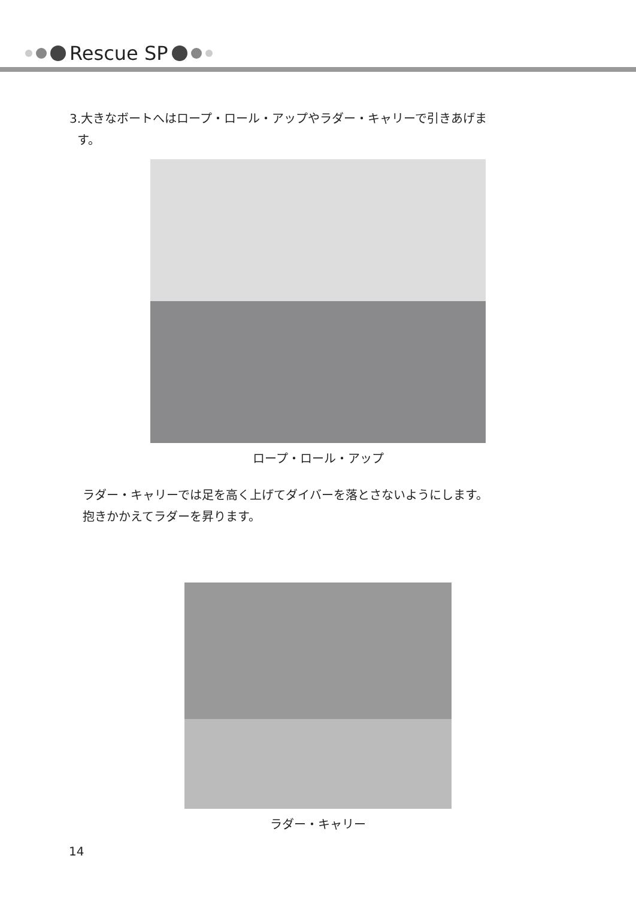Rescue SP
3.大きなボートへはロープ・ロール・アップやラダー・キャリーで引きあげま
す。
ロープ・ロール・アップ
ラダー・キャリーでは足を高く上げてダイバーを落とさないようにします。
抱きかかえてラダーを昇ります。
ラダー・キャリー
14